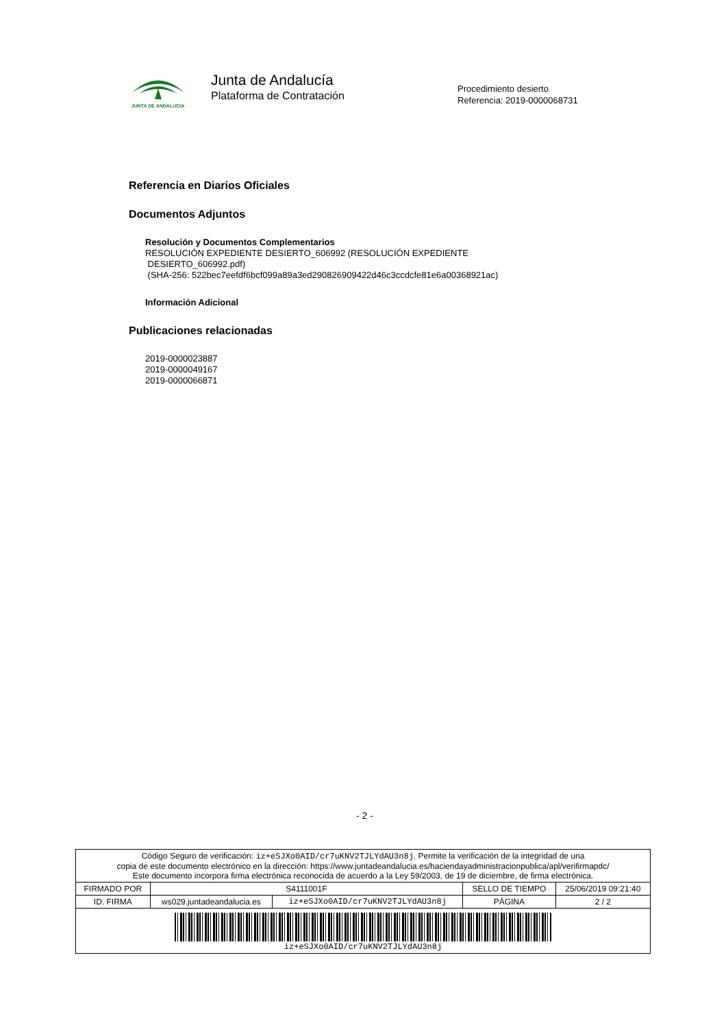JUNTA DE ANDALUCIA
Junta de Andalucía
Plataforma de Contratación
Procedimiento desierto
Referencia: 2019-0000068731
Referencia en Diarios Oficiales
Documentos Adjuntos
Resolución y Documentos Complementarios
RESOLUCIÓN EXPEDIENTE DESIERTO_606992 (RESOLUCIÓN EXPEDIENTE
DESIERTO_606992.pdf)
(SHA-256: 522bec7eefdf6bcf099a89a3ed290826909422d46c3ccdcfe81e6a00368921ac)
Información Adicional
Publicaciones relacionadas
2019-0000023887
2019-0000049167
2019-0000066871
- 2 -
| Código Seguro de verificación: iz+eSJXo0AID/cr7uKNV2TJLYdAU3n8j . Permite la verificación de la integridad de una copia de este documento electrónico en la dirección: https://www.juntadeandalucia.es/haciendayadministracionpublica/apl/verifirmapdc/ Este documento incorpora firma electrónica reconocida de acuerdo a la Ley 59/2003, de 19 de diciembre, de firma electrónica. | | | | |
| FIRMADO POR | S4111001F | | SELLO DE TIEMPO | 25/06/2019 09:21:40 |
| ID. FIRMA | ws029.juntadeandalucia.es | iz+eSJXo0AID/cr7uKNV2TJLYdAU3n8j | PÁGINA | 2 / 2 |
| iz+eSJXo0AID/cr7uKNV2TJLYdAU3n8j | | | | |